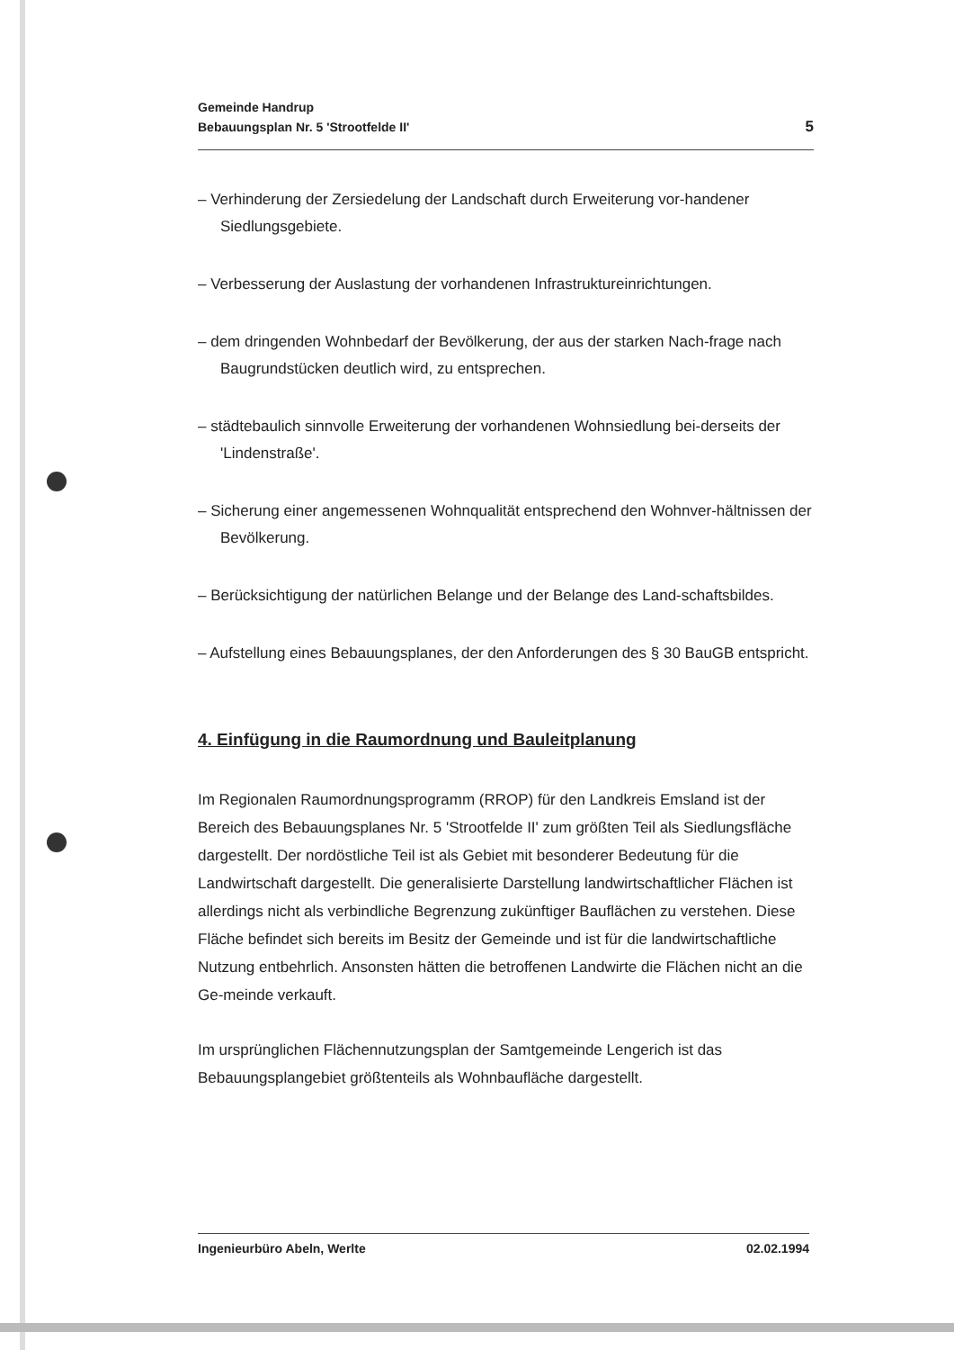Gemeinde Handrup
Bebauungsplan Nr. 5 'Strootfelde II'
5
– Verhinderung der Zersiedelung der Landschaft durch Erweiterung vor-handener Siedlungsgebiete.
– Verbesserung der Auslastung der vorhandenen Infrastruktureinrichtungen.
– dem dringenden Wohnbedarf der Bevölkerung, der aus der starken Nach-frage nach Baugrundstücken deutlich wird, zu entsprechen.
– städtebaulich sinnvolle Erweiterung der vorhandenen Wohnsiedlung bei-derseits der 'Lindenstraße'.
– Sicherung einer angemessenen Wohnqualität entsprechend den Wohnver-hältnissen der Bevölkerung.
– Berücksichtigung der natürlichen Belange und der Belange des Land-schaftsbildes.
– Aufstellung eines Bebauungsplanes, der den Anforderungen des § 30 BauGB entspricht.
4. Einfügung in die Raumordnung und Bauleitplanung
Im Regionalen Raumordnungsprogramm (RROP) für den Landkreis Emsland ist der Bereich des Bebauungsplanes Nr. 5 'Strootfelde II' zum größten Teil als Siedlungsfläche dargestellt. Der nordöstliche Teil ist als Gebiet mit besonderer Bedeutung für die Landwirtschaft dargestellt. Die generalisierte Darstellung landwirtschaftlicher Flächen ist allerdings nicht als verbindliche Begrenzung zukünftiger Bauflächen zu verstehen. Diese Fläche befindet sich bereits im Besitz der Gemeinde und ist für die landwirtschaftliche Nutzung entbehrlich. Ansonsten hätten die betroffenen Landwirte die Flächen nicht an die Ge-meinde verkauft.
Im ursprünglichen Flächennutzungsplan der Samtgemeinde Lengerich ist das Bebauungsplangebiet größtenteils als Wohnbaufläche dargestellt.
Ingenieurbüro Abeln, Werlte 02.02.1994